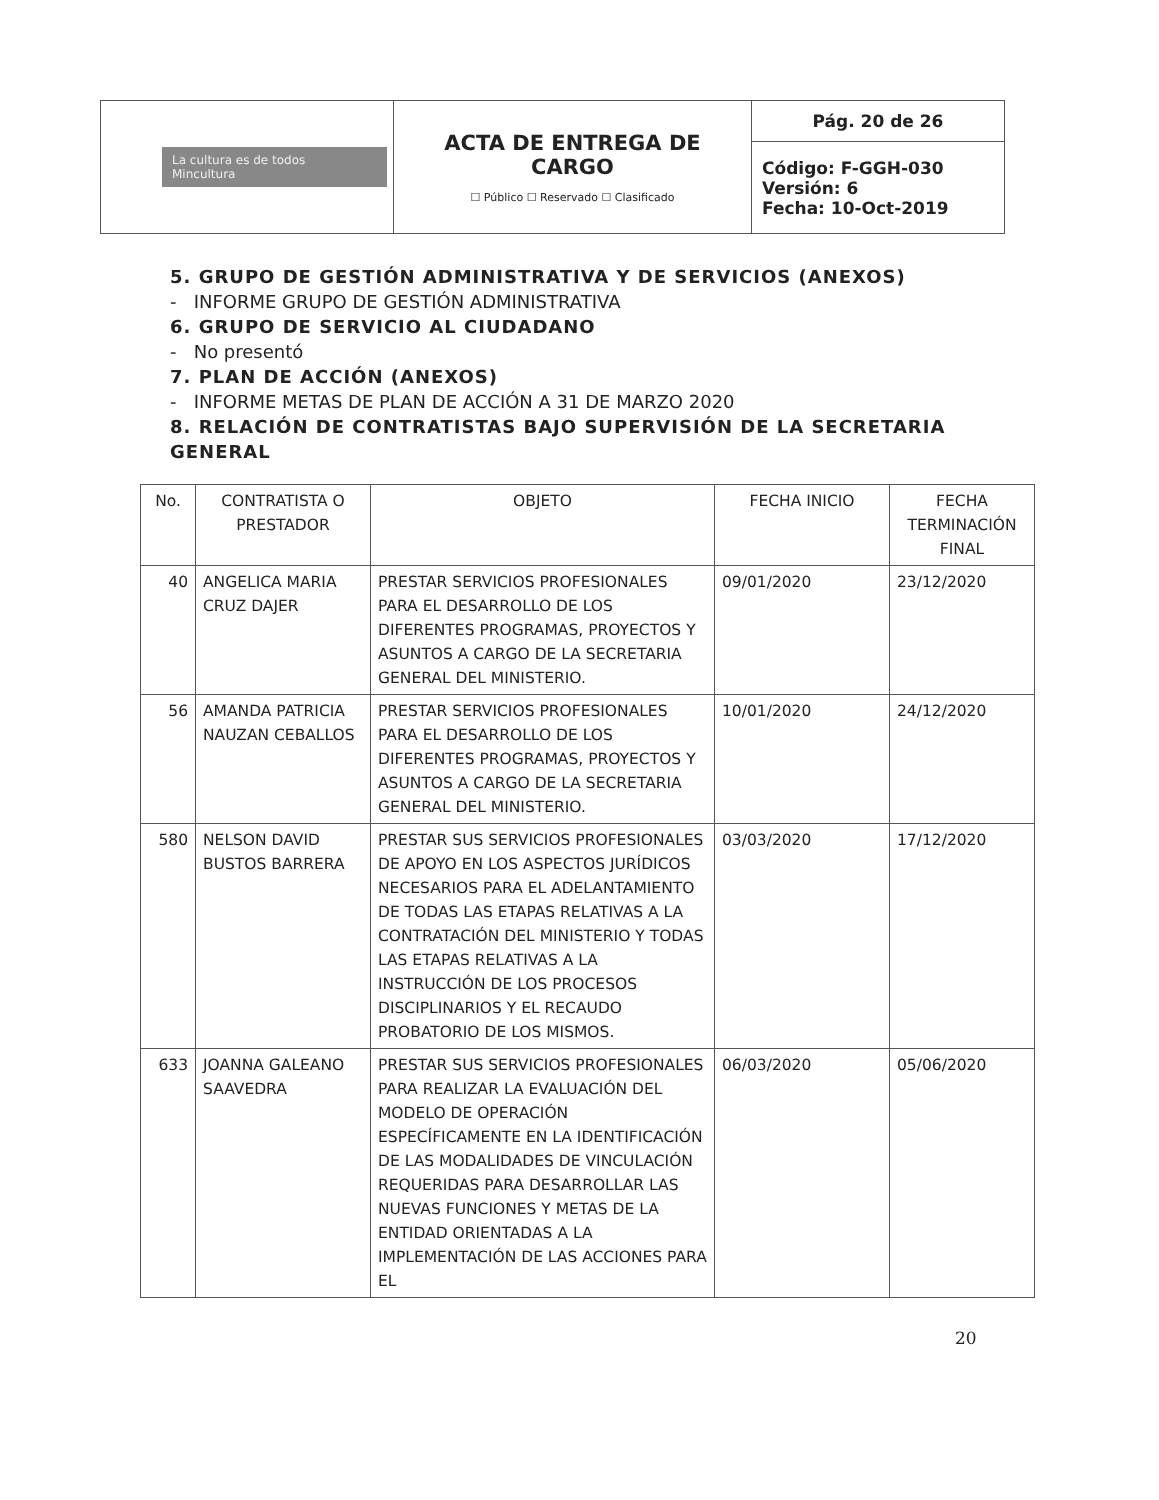| La cultura es de todos Mincultura | ACTA DE ENTREGA DE CARGO ☐ Público ☐ Reservado ☐ Clasificado | Pág. 20 de 26 |
| | | Código: F-GGH-030 Versión: 6 Fecha: 10-Oct-2019 |
5. GRUPO DE GESTIÓN ADMINISTRATIVA Y DE SERVICIOS (ANEXOS)
- INFORME GRUPO DE GESTIÓN ADMINISTRATIVA
6. GRUPO DE SERVICIO AL CIUDADANO
- No presentó
7. PLAN DE ACCIÓN (ANEXOS)
- INFORME METAS DE PLAN DE ACCIÓN A 31 DE MARZO 2020
8. RELACIÓN DE CONTRATISTAS BAJO SUPERVISIÓN DE LA SECRETARIA GENERAL
| No. | CONTRATISTA O PRESTADOR | OBJETO | FECHA INICIO | FECHA TERMINACIÓN FINAL |
| --- | --- | --- | --- | --- |
| 40 | ANGELICA MARIA CRUZ DAJER | PRESTAR SERVICIOS PROFESIONALES PARA EL DESARROLLO DE LOS DIFERENTES PROGRAMAS, PROYECTOS Y ASUNTOS A CARGO DE LA SECRETARIA GENERAL DEL MINISTERIO. | 09/01/2020 | 23/12/2020 |
| 56 | AMANDA PATRICIA NAUZAN CEBALLOS | PRESTAR SERVICIOS PROFESIONALES PARA EL DESARROLLO DE LOS DIFERENTES PROGRAMAS, PROYECTOS Y ASUNTOS A CARGO DE LA SECRETARIA GENERAL DEL MINISTERIO. | 10/01/2020 | 24/12/2020 |
| 580 | NELSON DAVID BUSTOS BARRERA | PRESTAR SUS SERVICIOS PROFESIONALES DE APOYO EN LOS ASPECTOS JURÍDICOS NECESARIOS PARA EL ADELANTAMIENTO DE TODAS LAS ETAPAS RELATIVAS A LA CONTRATACIÓN DEL MINISTERIO Y TODAS LAS ETAPAS RELATIVAS A LA INSTRUCCIÓN DE LOS PROCESOS DISCIPLINARIOS Y EL RECAUDO PROBATORIO DE LOS MISMOS. | 03/03/2020 | 17/12/2020 |
| 633 | JOANNA GALEANO SAAVEDRA | PRESTAR SUS SERVICIOS PROFESIONALES PARA REALIZAR LA EVALUACIÓN DEL MODELO DE OPERACIÓN ESPECÍFICAMENTE EN LA IDENTIFICACIÓN DE LAS MODALIDADES DE VINCULACIÓN REQUERIDAS PARA DESARROLLAR LAS NUEVAS FUNCIONES Y METAS DE LA ENTIDAD ORIENTADAS A LA IMPLEMENTACIÓN DE LAS ACCIONES PARA EL | 06/03/2020 | 05/06/2020 |
20